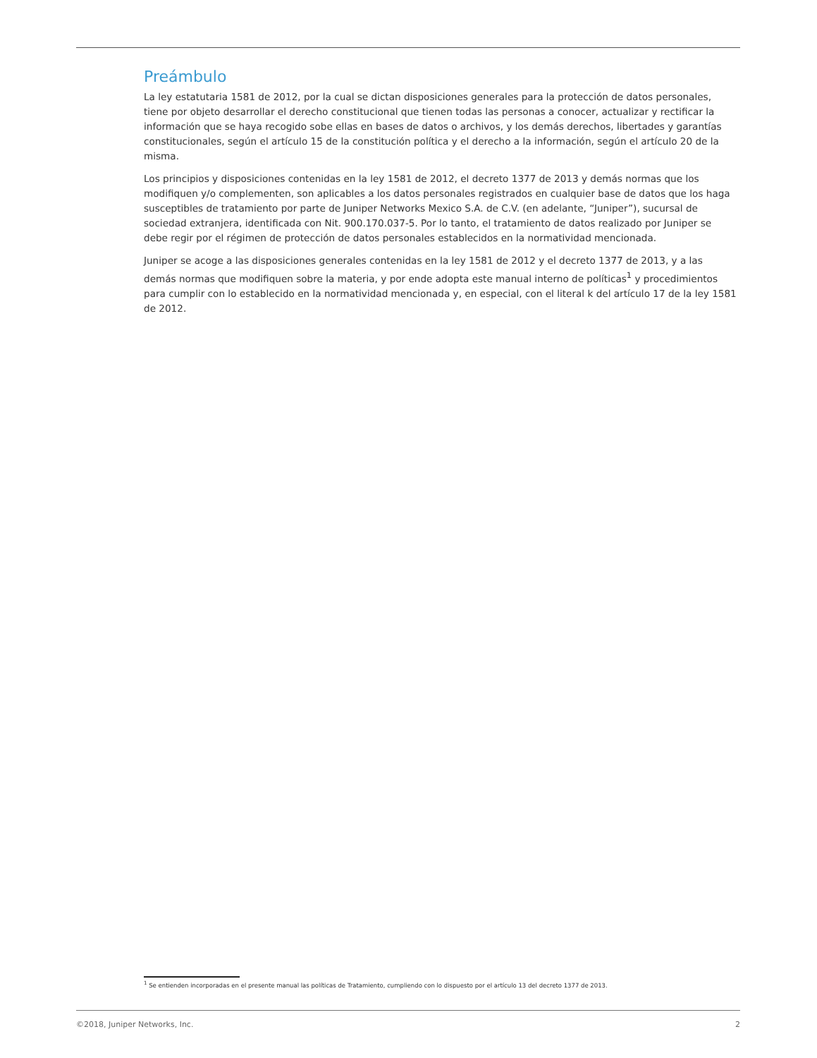Preámbulo
La ley estatutaria 1581 de 2012, por la cual se dictan disposiciones generales para la protección de datos personales, tiene por objeto desarrollar el derecho constitucional que tienen todas las personas a conocer, actualizar y rectificar la información que se haya recogido sobe ellas en bases de datos o archivos, y los demás derechos, libertades y garantías constitucionales, según el artículo 15 de la constitución política y el derecho a la información, según el artículo 20 de la misma.
Los principios y disposiciones contenidas en la ley 1581 de 2012, el decreto 1377 de 2013 y demás normas que los modifiquen y/o complementen, son aplicables a los datos personales registrados en cualquier base de datos que los haga susceptibles de tratamiento por parte de Juniper Networks Mexico S.A. de C.V. (en adelante, “Juniper”), sucursal de sociedad extranjera, identificada con Nit. 900.170.037-5. Por lo tanto, el tratamiento de datos realizado por Juniper se debe regir por el régimen de protección de datos personales establecidos en la normatividad mencionada.
Juniper se acoge a las disposiciones generales contenidas en la ley 1581 de 2012 y el decreto 1377 de 2013, y a las demás normas que modifiquen sobre la materia, y por ende adopta este manual interno de políticas<sup>1</sup> y procedimientos para cumplir con lo establecido en la normatividad mencionada y, en especial, con el literal k del artículo 17 de la ley 1581 de 2012.
<sup>1</sup> Se entienden incorporadas en el presente manual las políticas de Tratamiento, cumpliendo con lo dispuesto por el artículo 13 del decreto 1377 de 2013.
©2018, Juniper Networks, Inc. 2